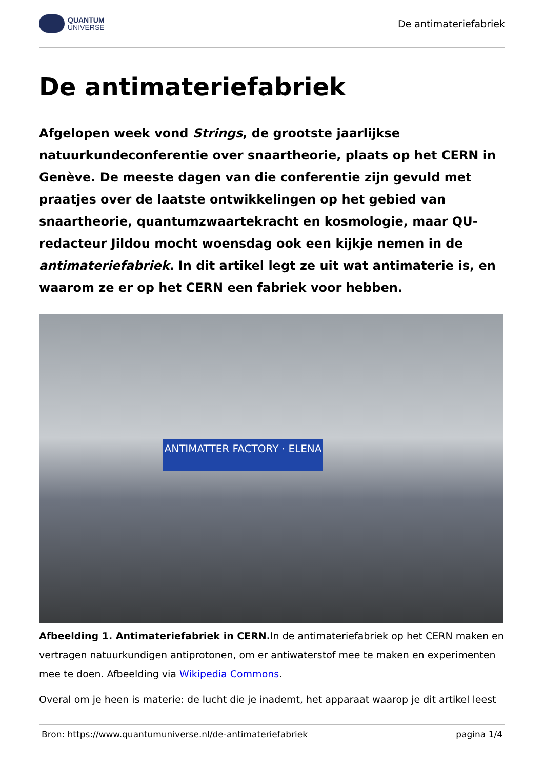QUANTUM
UNIVERSE
De antimateriefabriek
De antimateriefabriek
Afgelopen week vond Strings, de grootste jaarlijkse natuurkundeconferentie over snaartheorie, plaats op het CERN in Genève. De meeste dagen van die conferentie zijn gevuld met praatjes over de laatste ontwikkelingen op het gebied van snaartheorie, quantumzwaartekracht en kosmologie, maar QU-redacteur Jildou mocht woensdag ook een kijkje nemen in de antimateriefabriek. In dit artikel legt ze uit wat antimaterie is, en waarom ze er op het CERN een fabriek voor hebben.
ANTIMATTER FACTORY · ELENA
Afbeelding 1. Antimateriefabriek in CERN. In de antimateriefabriek op het CERN maken en vertragen natuurkundigen antiprotonen, om er antiwaterstof mee te maken en experimenten mee te doen. Afbeelding via Wikipedia Commons.
Overal om je heen is materie: de lucht die je inademt, het apparaat waarop je dit artikel leest
Bron: https://www.quantumuniverse.nl/de-antimateriefabriek pagina 1/4